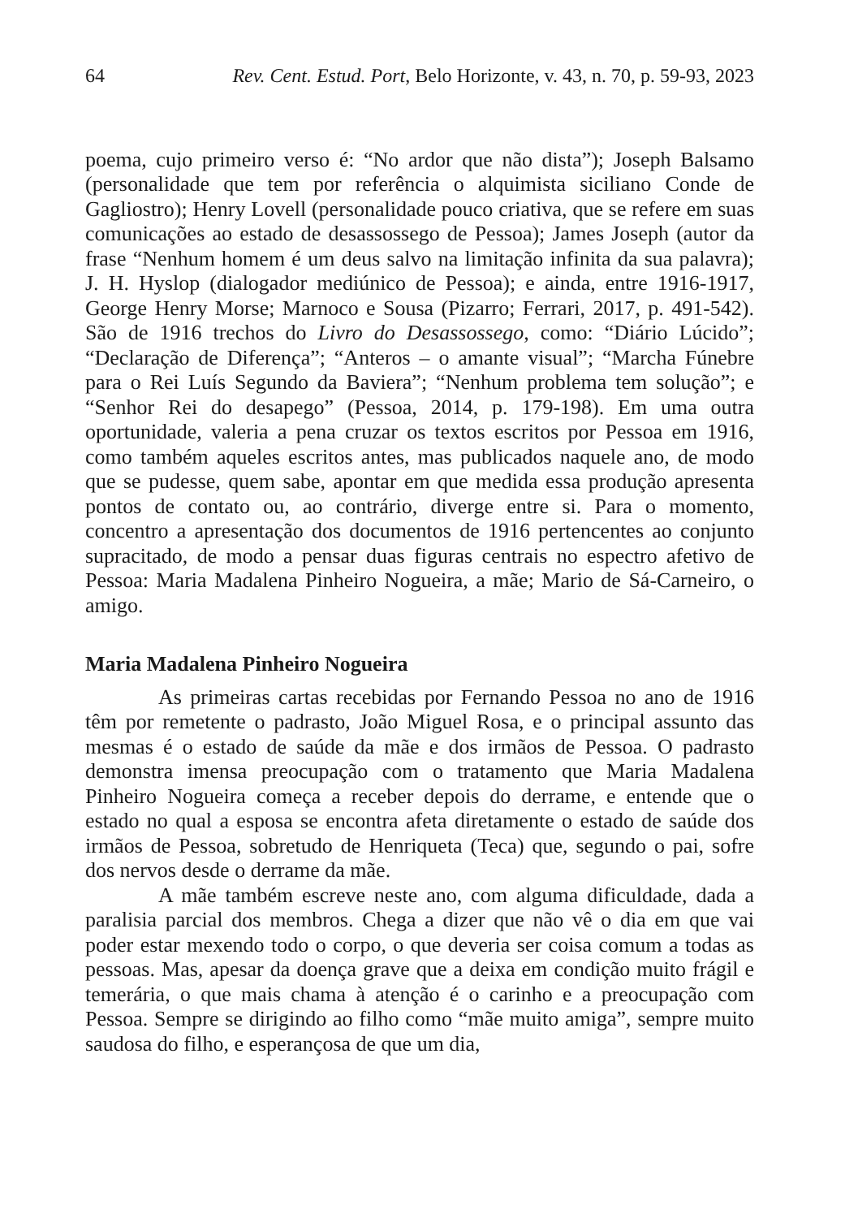64 Rev. Cent. Estud. Port, Belo Horizonte, v. 43, n. 70, p. 59-93, 2023
poema, cujo primeiro verso é: “No ardor que não dista”); Joseph Balsamo (personalidade que tem por referência o alquimista siciliano Conde de Gagliostro); Henry Lovell (personalidade pouco criativa, que se refere em suas comunicações ao estado de desassossego de Pessoa); James Joseph (autor da frase “Nenhum homem é um deus salvo na limitação infinita da sua palavra); J. H. Hyslop (dialogador mediúnico de Pessoa); e ainda, entre 1916-1917, George Henry Morse; Marnoco e Sousa (Pizarro; Ferrari, 2017, p. 491-542). São de 1916 trechos do Livro do Desassossego, como: “Diário Lúcido”; “Declaração de Diferença”; “Anteros – o amante visual”; “Marcha Fúnebre para o Rei Luís Segundo da Baviera”; “Nenhum problema tem solução”; e “Senhor Rei do desapego” (Pessoa, 2014, p. 179-198). Em uma outra oportunidade, valeria a pena cruzar os textos escritos por Pessoa em 1916, como também aqueles escritos antes, mas publicados naquele ano, de modo que se pudesse, quem sabe, apontar em que medida essa produção apresenta pontos de contato ou, ao contrário, diverge entre si. Para o momento, concentro a apresentação dos documentos de 1916 pertencentes ao conjunto supracitado, de modo a pensar duas figuras centrais no espectro afetivo de Pessoa: Maria Madalena Pinheiro Nogueira, a mãe; Mario de Sá-Carneiro, o amigo.
Maria Madalena Pinheiro Nogueira
As primeiras cartas recebidas por Fernando Pessoa no ano de 1916 têm por remetente o padrasto, João Miguel Rosa, e o principal assunto das mesmas é o estado de saúde da mãe e dos irmãos de Pessoa. O padrasto demonstra imensa preocupação com o tratamento que Maria Madalena Pinheiro Nogueira começa a receber depois do derrame, e entende que o estado no qual a esposa se encontra afeta diretamente o estado de saúde dos irmãos de Pessoa, sobretudo de Henriqueta (Teca) que, segundo o pai, sofre dos nervos desde o derrame da mãe.
A mãe também escreve neste ano, com alguma dificuldade, dada a paralisia parcial dos membros. Chega a dizer que não vê o dia em que vai poder estar mexendo todo o corpo, o que deveria ser coisa comum a todas as pessoas. Mas, apesar da doença grave que a deixa em condição muito frágil e temerária, o que mais chama à atenção é o carinho e a preocupação com Pessoa. Sempre se dirigindo ao filho como “mãe muito amiga”, sempre muito saudosa do filho, e esperançosa de que um dia,